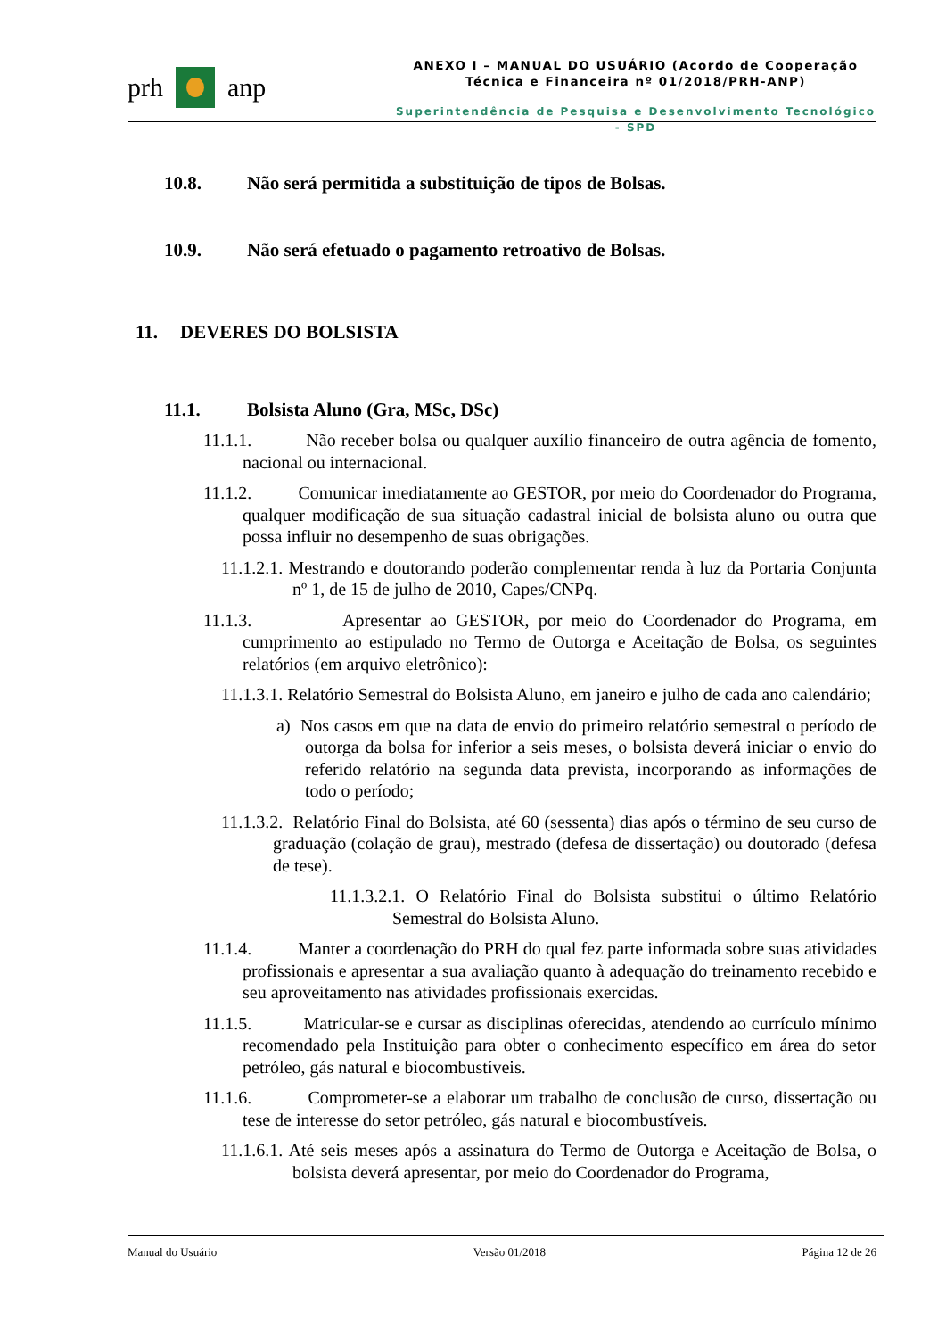prh anp
ANEXO I – MANUAL DO USUÁRIO (Acordo de Cooperação
Técnica e Financeira nº 01/2018/PRH-ANP)
Superintendência de Pesquisa e Desenvolvimento Tecnológico - SPD
10.8. Não será permitida a substituição de tipos de Bolsas.
10.9. Não será efetuado o pagamento retroativo de Bolsas.
11. DEVERES DO BOLSISTA
11.1. Bolsista Aluno (Gra, MSc, DSc)
11.1.1. Não receber bolsa ou qualquer auxílio financeiro de outra agência de fomento, nacional ou internacional.
11.1.2. Comunicar imediatamente ao GESTOR, por meio do Coordenador do Programa, qualquer modificação de sua situação cadastral inicial de bolsista aluno ou outra que possa influir no desempenho de suas obrigações.
11.1.2.1. Mestrando e doutorando poderão complementar renda à luz da Portaria Conjunta nº 1, de 15 de julho de 2010, Capes/CNPq.
11.1.3. Apresentar ao GESTOR, por meio do Coordenador do Programa, em cumprimento ao estipulado no Termo de Outorga e Aceitação de Bolsa, os seguintes relatórios (em arquivo eletrônico):
11.1.3.1. Relatório Semestral do Bolsista Aluno, em janeiro e julho de cada ano calendário;
a) Nos casos em que na data de envio do primeiro relatório semestral o período de outorga da bolsa for inferior a seis meses, o bolsista deverá iniciar o envio do referido relatório na segunda data prevista, incorporando as informações de todo o período;
11.1.3.2. Relatório Final do Bolsista, até 60 (sessenta) dias após o término de seu curso de graduação (colação de grau), mestrado (defesa de dissertação) ou doutorado (defesa de tese).
11.1.3.2.1. O Relatório Final do Bolsista substitui o último Relatório Semestral do Bolsista Aluno.
11.1.4. Manter a coordenação do PRH do qual fez parte informada sobre suas atividades profissionais e apresentar a sua avaliação quanto à adequação do treinamento recebido e seu aproveitamento nas atividades profissionais exercidas.
11.1.5. Matricular-se e cursar as disciplinas oferecidas, atendendo ao currículo mínimo recomendado pela Instituição para obter o conhecimento específico em área do setor petróleo, gás natural e biocombustíveis.
11.1.6. Comprometer-se a elaborar um trabalho de conclusão de curso, dissertação ou tese de interesse do setor petróleo, gás natural e biocombustíveis.
11.1.6.1. Até seis meses após a assinatura do Termo de Outorga e Aceitação de Bolsa, o bolsista deverá apresentar, por meio do Coordenador do Programa,
Manual do Usuário Versão 01/2018 Página 12 de 26